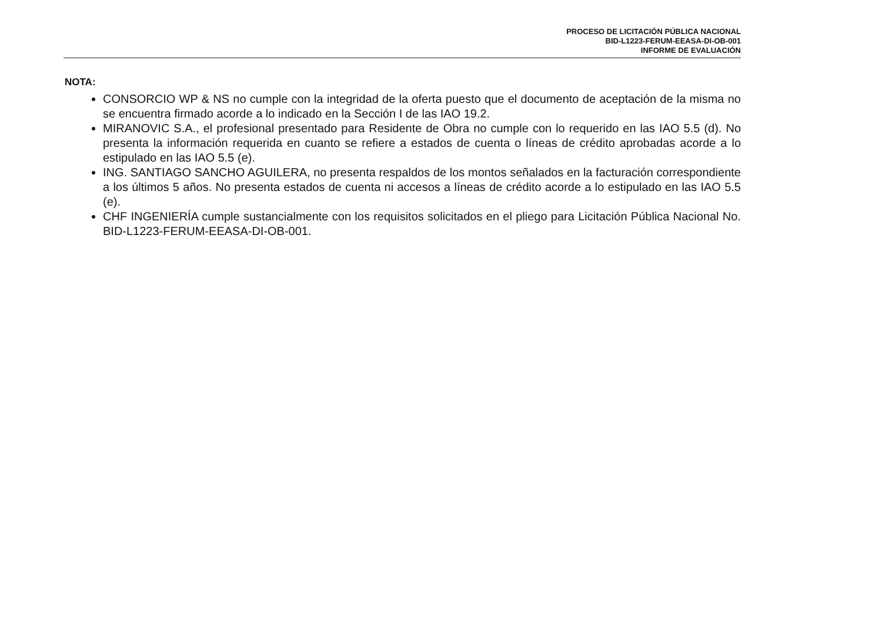PROCESO DE LICITACIÓN PÚBLICA NACIONAL
BID-L1223-FERUM-EEASA-DI-OB-001
INFORME DE EVALUACIÓN
NOTA:
CONSORCIO WP & NS no cumple con la integridad de la oferta puesto que el documento de aceptación de la misma no se encuentra firmado acorde a lo indicado en la Sección I de las IAO 19.2.
MIRANOVIC S.A., el profesional presentado para Residente de Obra no cumple con lo requerido en las IAO 5.5 (d). No presenta la información requerida en cuanto se refiere a estados de cuenta o líneas de crédito aprobadas acorde a lo estipulado en las IAO 5.5 (e).
ING. SANTIAGO SANCHO AGUILERA, no presenta respaldos de los montos señalados en la facturación correspondiente a los últimos 5 años. No presenta estados de cuenta ni accesos a líneas de crédito acorde a lo estipulado en las IAO 5.5 (e).
CHF INGENIERÍA cumple sustancialmente con los requisitos solicitados en el pliego para Licitación Pública Nacional No. BID-L1223-FERUM-EEASA-DI-OB-001.